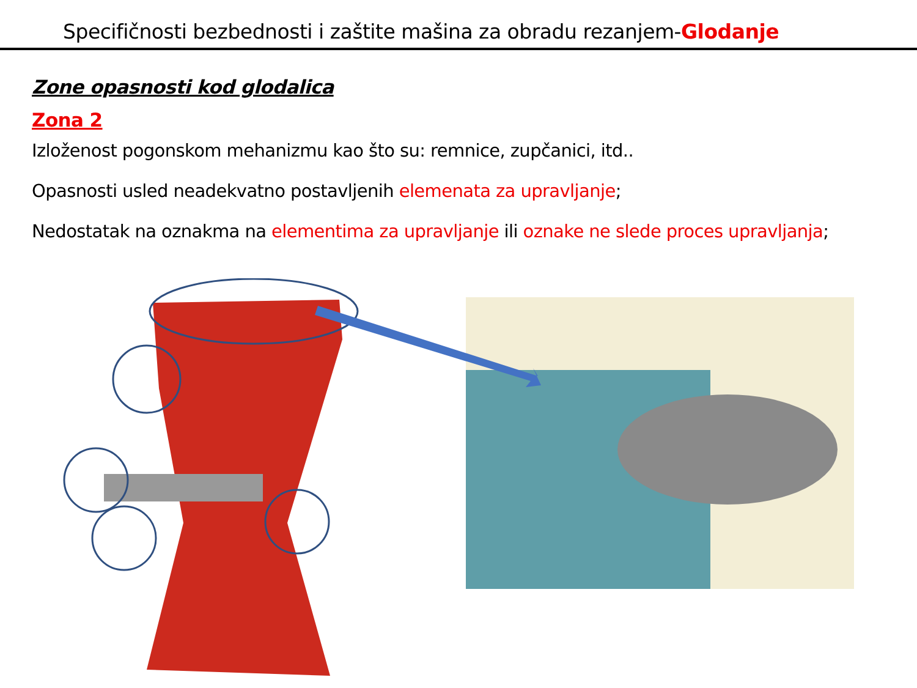Specifičnosti bezbednosti i zaštite mašina za obradu rezanjem-Glodanje
Zone opasnosti kod glodalica
Zona 2
Izloženost pogonskom mehanizmu kao što su: remnice, zupčanici, itd..
Opasnosti usled neadekvatno postavljenih elemenata za upravljanje;
Nedostatak na oznakma na elementima za upravljanje ili oznake ne slede proces upravljanja;